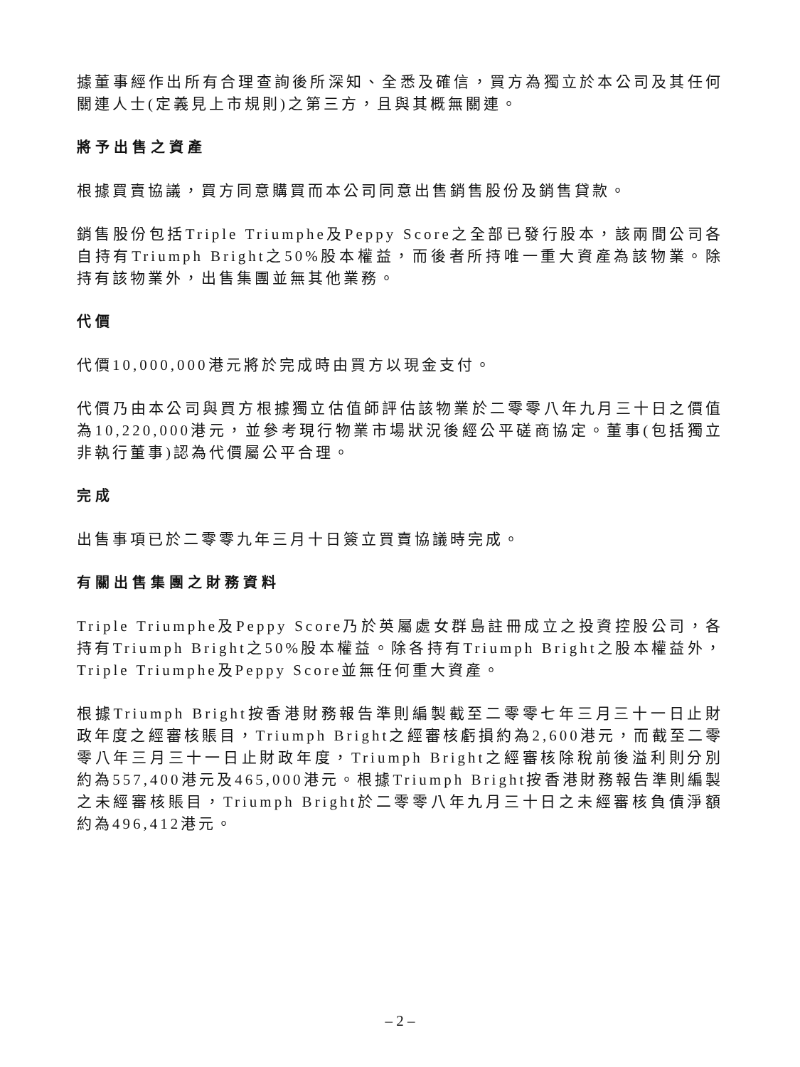據董事經作出所有合理查詢後所深知、全悉及確信，買方為獨立於本公司及其任何關連人士(定義見上市規則)之第三方，且與其概無關連。
將予出售之資產
根據買賣協議，買方同意購買而本公司同意出售銷售股份及銷售貸款。
銷售股份包括Triple Triumphe及Peppy Score之全部已發行股本，該兩間公司各自持有Triumph Bright之50%股本權益，而後者所持唯一重大資產為該物業。除持有該物業外，出售集團並無其他業務。
代價
代價10,000,000港元將於完成時由買方以現金支付。
代價乃由本公司與買方根據獨立估值師評估該物業於二零零八年九月三十日之價值為10,220,000港元，並參考現行物業市場狀況後經公平磋商協定。董事(包括獨立非執行董事)認為代價屬公平合理。
完成
出售事項已於二零零九年三月十日簽立買賣協議時完成。
有關出售集團之財務資料
Triple Triumphe及Peppy Score乃於英屬處女群島註冊成立之投資控股公司，各持有Triumph Bright之50%股本權益。除各持有Triumph Bright之股本權益外，Triple Triumphe及Peppy Score並無任何重大資產。
根據Triumph Bright按香港財務報告準則編製截至二零零七年三月三十一日止財政年度之經審核賬目，Triumph Bright之經審核虧損約為2,600港元，而截至二零零八年三月三十一日止財政年度，Triumph Bright之經審核除稅前後溢利則分別約為557,400港元及465,000港元。根據Triumph Bright按香港財務報告準則編製之未經審核賬目，Triumph Bright於二零零八年九月三十日之未經審核負債淨額約為496,412港元。
– 2 –